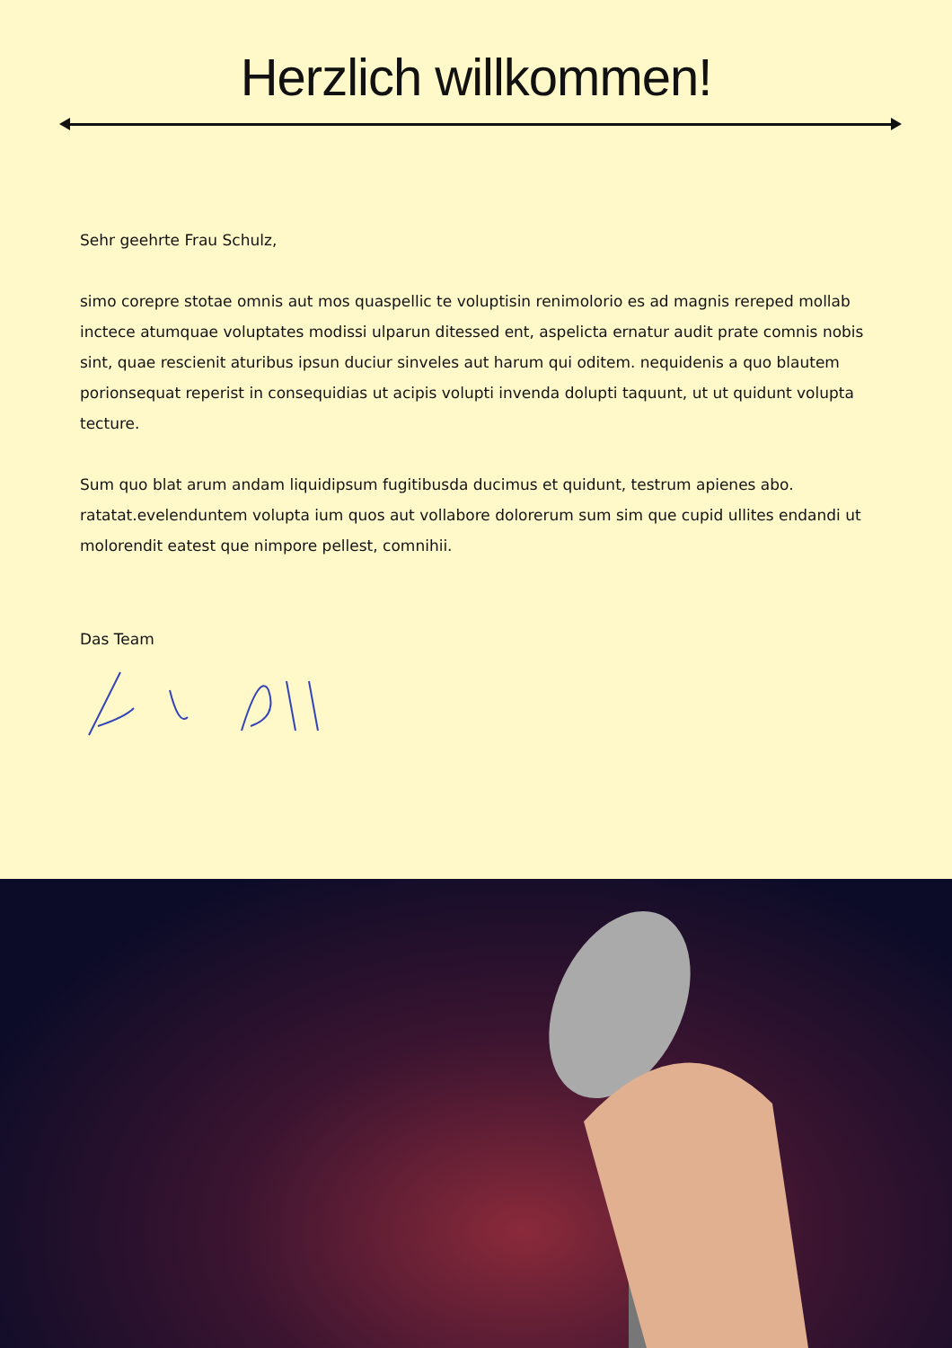Herzlich willkommen!
Sehr geehrte Frau Schulz,
simo corepre stotae omnis aut mos quaspellic te voluptisin renimolorio es ad magnis rereped mollab inctece atumquae voluptates modissi ulparun ditessed ent, aspelicta ernatur audit prate comnis nobis sint, quae rescienit aturibus ipsun duciur sinveles aut harum qui oditem. nequidenis a quo blautem porionsequat reperist in consequidias ut acipis volupti invenda dolupti taquunt, ut ut quidunt volupta tecture.
Sum quo blat arum andam liquidipsum fugitibusda ducimus et quidunt, testrum apienes abo. ratatat.evelenduntem volupta ium quos aut vollabore dolorerum sum sim que cupid ullites endandi ut molorendit eatest que nimpore pellest, comnihii.
Das Team